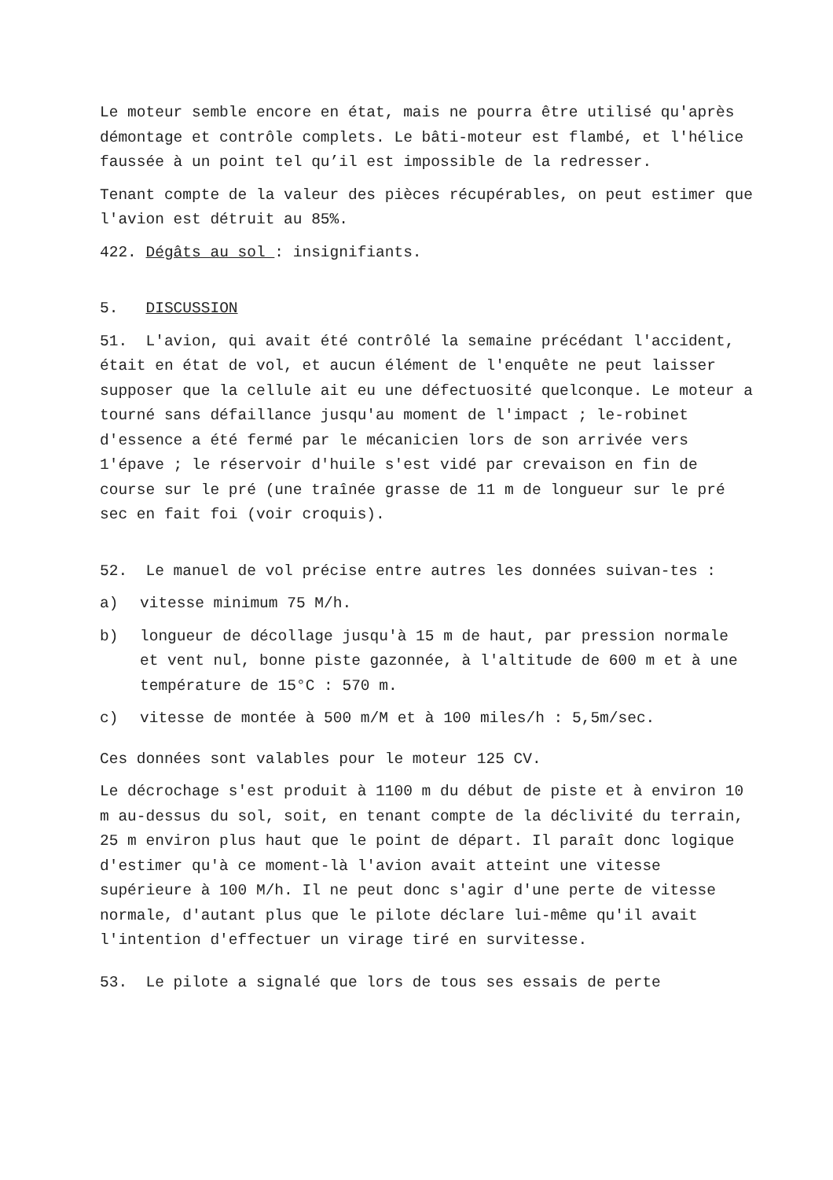Le moteur semble encore en état, mais ne pourra être utilisé qu'après démontage et contrôle complets. Le bâti-moteur est flambé, et l'hélice faussée à un point tel qu’il est impossible de la redresser.
Tenant compte de la valeur des pièces récupérables, on peut estimer que l'avion est détruit au 85%.
422. Dégâts au sol : insignifiants.
5. DISCUSSION
51. L'avion, qui avait été contrôlé la semaine précédant l'accident, était en état de vol, et aucun élément de l'enquête ne peut laisser supposer que la cellule ait eu une défectuosité quelconque. Le moteur a tourné sans défaillance jusqu'au moment de l'impact ; le-robinet d'essence a été fermé par le mécanicien lors de son arrivée vers 1'épave ; le réservoir d'huile s'est vidé par crevaison en fin de course sur le pré (une traînée grasse de 11 m de longueur sur le pré sec en fait foi (voir croquis).
52. Le manuel de vol précise entre autres les données suivan-tes :
a) vitesse minimum 75 M/h.
b) longueur de décollage jusqu'à 15 m de haut, par pression normale et vent nul, bonne piste gazonnée, à l'altitude de 600 m et à une température de 15°C : 570 m.
c) vitesse de montée à 500 m/M et à 100 miles/h : 5,5m/sec.
Ces données sont valables pour le moteur 125 CV.
Le décrochage s'est produit à 1100 m du début de piste et à environ 10 m au-dessus du sol, soit, en tenant compte de la déclivité du terrain, 25 m environ plus haut que le point de départ. Il paraît donc logique d'estimer qu'à ce moment-là l'avion avait atteint une vitesse supérieure à 100 M/h. Il ne peut donc s'agir d'une perte de vitesse normale, d'autant plus que le pilote déclare lui-même qu'il avait l'intention d'effectuer un virage tiré en survitesse.
53. Le pilote a signalé que lors de tous ses essais de perte